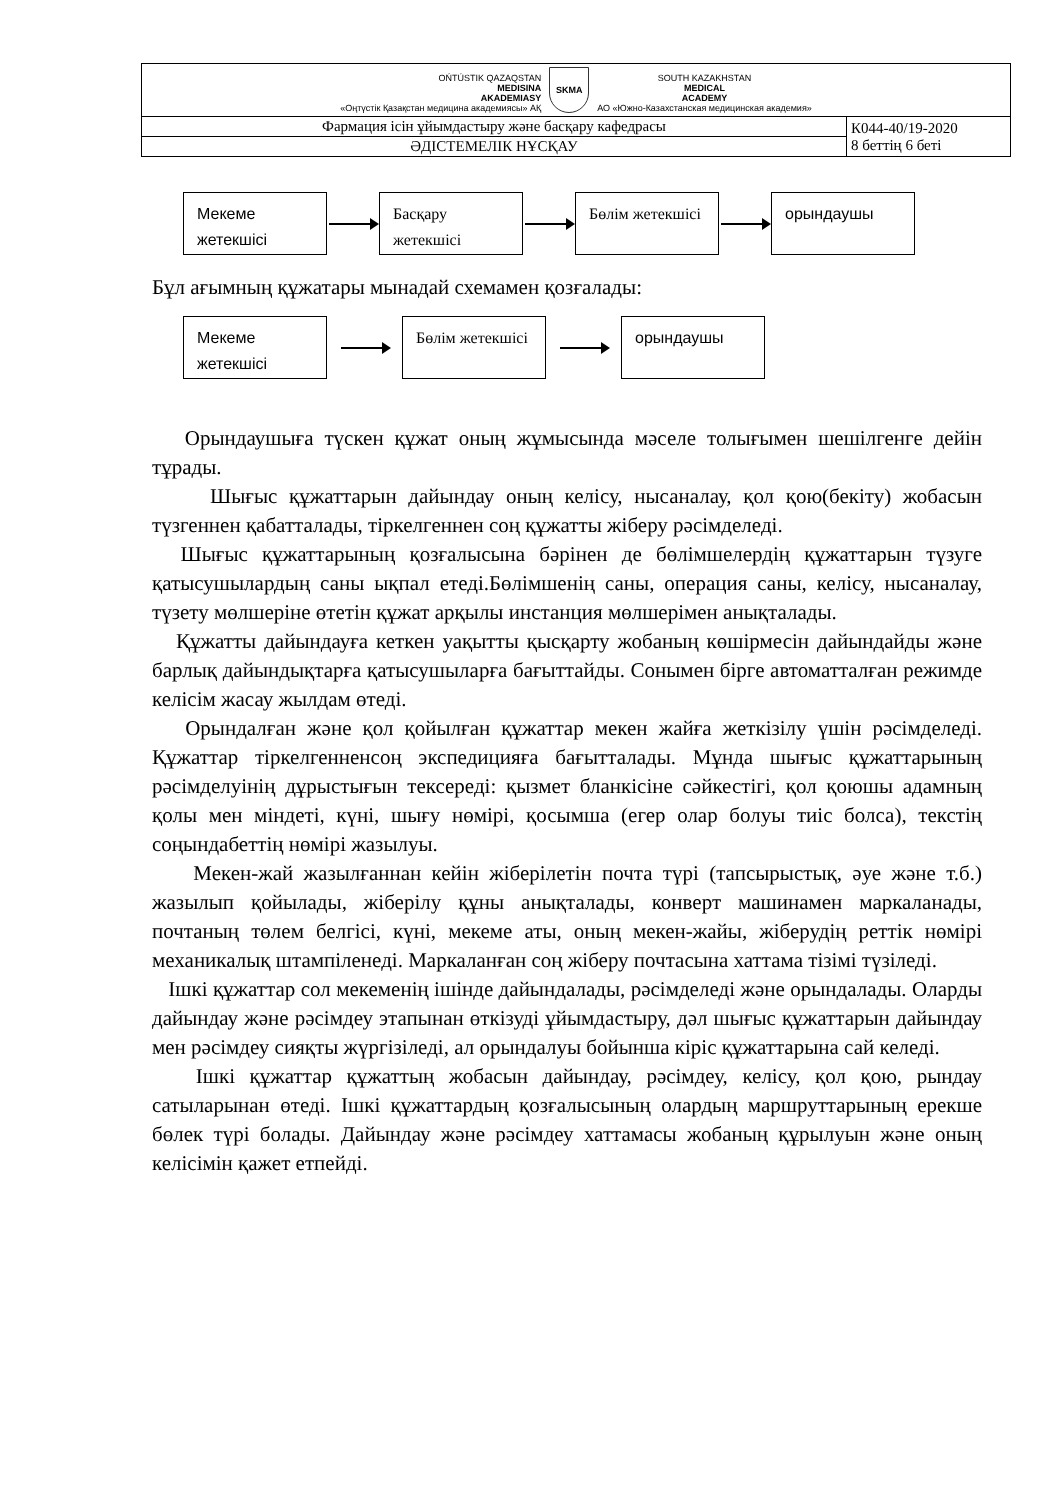| OŃTÚSTIK QAZAQSTAN MEDISINA AKADEMIASY «Оңтүстік Қазақстан медицина академиясы» АҚ SKMA SOUTH KAZAKHSTAN MEDICAL ACADEMY АО «Южно-Казахстанская медицинская академия» | |
| Фармация ісін ұйымдастыру және басқару кафедрасы | К044-40/19-2020 8 беттің 6 беті |
| ӘДІСТЕМЕЛІК НҰСҚАУ | |
Мекеме жетекшісі
Басқару жетекшісі
Бөлім жетекшісі орындаушы
Бұл ағымның құжатары мынадай схемамен қозғалады:
Мекеме жетекшісі
Бөлім жетекшісі орындаушы
Орындаушыға түскен құжат оның жұмысында мәселе толығымен шешілгенге дейін тұрады.
Шығыс құжаттарын дайындау оның келісу, нысаналау, қол қою(бекіту) жобасын түзгеннен қабатталады, тіркелгеннен соң құжатты жіберу рәсімделеді.
Шығыс құжаттарының қозғалысына бәрінен де бөлімшелердің құжаттарын түзуге қатысушылардың саны ықпал етеді.Бөлімшенің саны, операция саны, келісу, нысаналау, түзету мөлшеріне өтетін құжат арқылы инстанция мөлшерімен анықталады.
Құжатты дайындауға кеткен уақытты қысқарту жобаның көшірмесін дайындайды және барлық дайындықтарға қатысушыларға бағыттайды. Сонымен бірге автоматталған режимде келісім жасау жылдам өтеді.
Орындалған және қол қойылған құжаттар мекен жайға жеткізілу үшін рәсімделеді. Құжаттар тіркелгенненсоң экспедицияға бағытталады. Мұнда шығыс құжаттарының рәсімделуінің дұрыстығын тексереді: қызмет бланкісіне сәйкестігі, қол қоюшы адамның қолы мен міндеті, күні, шығу нөмірі, қосымша (егер олар болуы тиіс болса), текстің соңындабеттің нөмірі жазылуы.
Мекен-жай жазылғаннан кейін жіберілетін почта түрі (тапсырыстық, әуе және т.б.) жазылып қойылады, жіберілу құны анықталады, конверт машинамен маркаланады, почтаның төлем белгісі, күні, мекеме аты, оның мекен-жайы, жіберудің реттік нөмірі механикалық штампіленеді. Маркаланған соң жіберу почтасына хаттама тізімі түзіледі.
Ішкі құжаттар сол мекеменің ішінде дайындалады, рәсімделеді және орындалады. Оларды дайындау және рәсімдеу этапынан өткізуді ұйымдастыру, дәл шығыс құжаттарын дайындау мен рәсімдеу сияқты жүргізіледі, ал орындалуы бойынша кіріс құжаттарына сай келеді.
Ішкі құжаттар құжаттың жобасын дайындау, рәсімдеу, келісу, қол қою, рындау сатыларынан өтеді. Ішкі құжаттардың қозғалысының олардың маршруттарының ерекше бөлек түрі болады. Дайындау және рәсімдеу хаттамасы жобаның құрылуын және оның келісімін қажет етпейді.